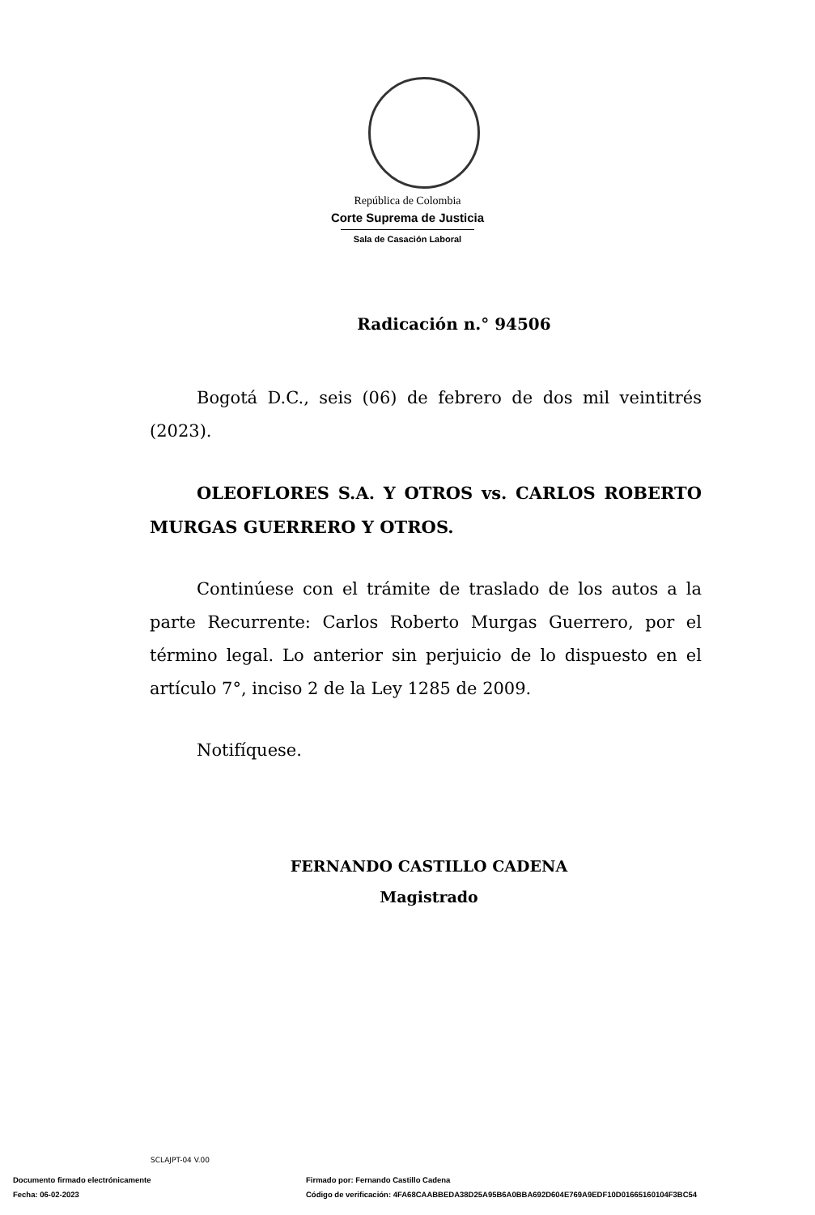República de Colombia
Corte Suprema de Justicia
Sala de Casación Laboral
Radicación n.° 94506
Bogotá D.C., seis (06) de febrero de dos mil veintitrés (2023).
OLEOFLORES S.A. Y OTROS vs. CARLOS ROBERTO MURGAS GUERRERO Y OTROS.
Continúese con el trámite de traslado de los autos a la parte Recurrente: Carlos Roberto Murgas Guerrero, por el término legal. Lo anterior sin perjuicio de lo dispuesto en el artículo 7°, inciso 2 de la Ley 1285 de 2009.
Notifíquese.
FERNANDO CASTILLO CADENA
Magistrado
SCLAJPT-04 V.00
Documento firmado electrónicamente Firmado por: Fernando Castillo Cadena
Fecha: 06-02-2023 Código de verificación: 4FA68CAABBEDA38D25A95B6A0BBA692D604E769A9EDF10D01665160104F3BC54